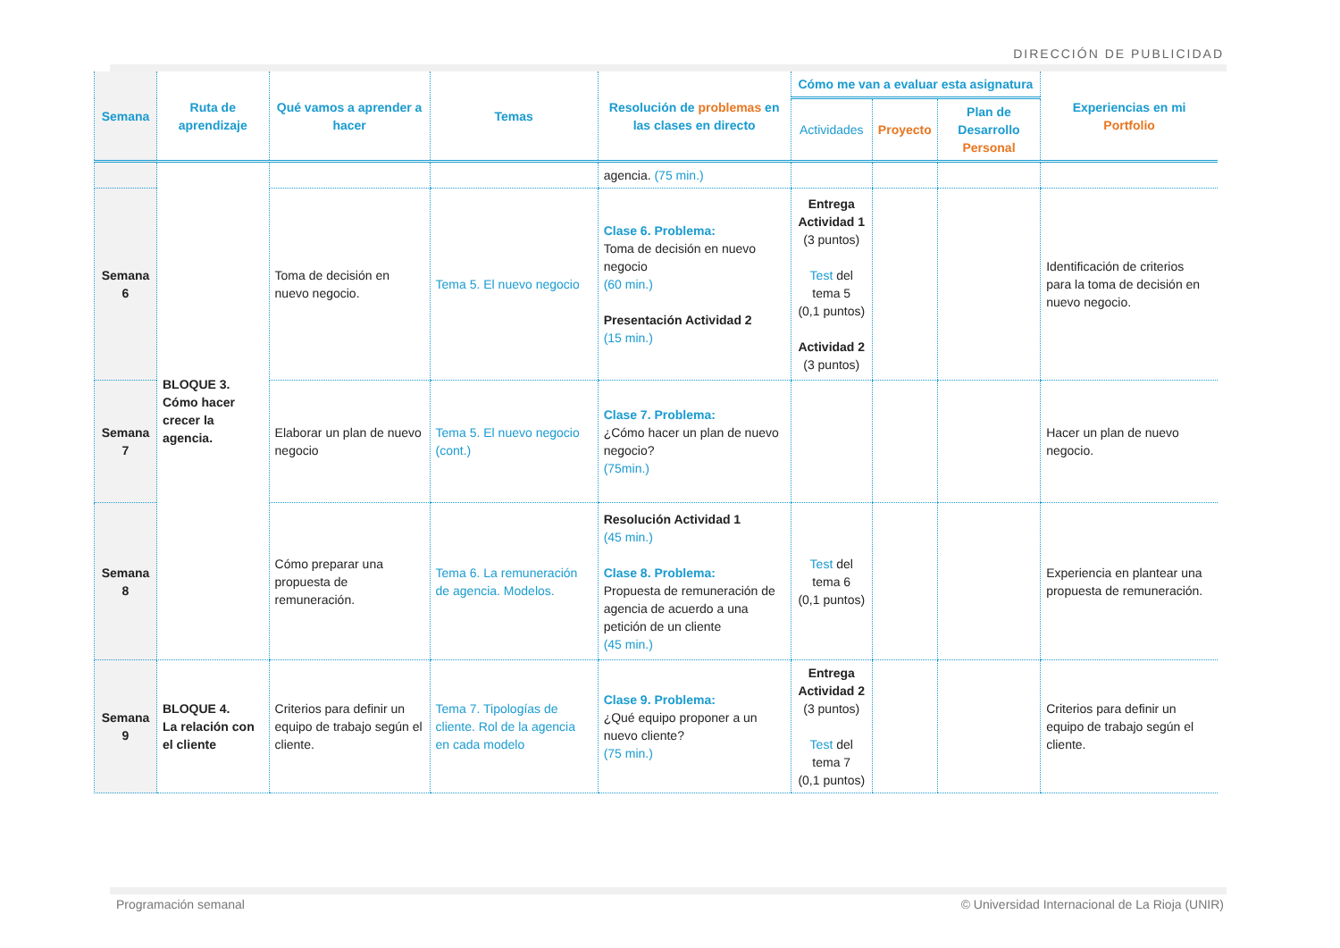DIRECCIÓN DE PUBLICIDAD
| Semana | Ruta de aprendizaje | Qué vamos a aprender a hacer | Temas | Resolución de problemas en las clases en directo | Cómo me van a evaluar esta asignatura | | | Experiencias en mi Portfolio |
| --- | --- | --- | --- | --- | --- | --- | --- | --- |
| | | | | | Actividades | Proyecto | Plan de Desarrollo Personal | |
| | BLOQUE 3. Cómo hacer crecer la agencia. | | | agencia. (75 min.) | | | | |
| Semana 6 | | Toma de decisión en nuevo negocio. | Tema 5. El nuevo negocio | Clase 6. Problema: Toma de decisión en nuevo negocio (60 min.) Presentación Actividad 2 (15 min.) | Entrega Actividad 1 (3 puntos) Test del tema 5 (0,1 puntos) Actividad 2 (3 puntos) | | | Identificación de criterios para la toma de decisión en nuevo negocio. |
| Semana 7 | | Elaborar un plan de nuevo negocio | Tema 5. El nuevo negocio (cont.) | Clase 7. Problema: ¿Cómo hacer un plan de nuevo negocio? (75min.) | | | | Hacer un plan de nuevo negocio. |
| Semana 8 | | Cómo preparar una propuesta de remuneración. | Tema 6. La remuneración de agencia. Modelos. | Resolución Actividad 1 (45 min.) Clase 8. Problema: Propuesta de remuneración de agencia de acuerdo a una petición de un cliente (45 min.) | Test del tema 6 (0,1 puntos) | | | Experiencia en plantear una propuesta de remuneración. |
| Semana 9 | BLOQUE 4. La relación con el cliente | Criterios para definir un equipo de trabajo según el cliente. | Tema 7. Tipologías de cliente. Rol de la agencia en cada modelo | Clase 9. Problema: ¿Qué equipo proponer a un nuevo cliente? (75 min.) | Entrega Actividad 2 (3 puntos) Test del tema 7 (0,1 puntos) | | | Criterios para definir un equipo de trabajo según el cliente. |
Programación semanal
© Universidad Internacional de La Rioja (UNIR)